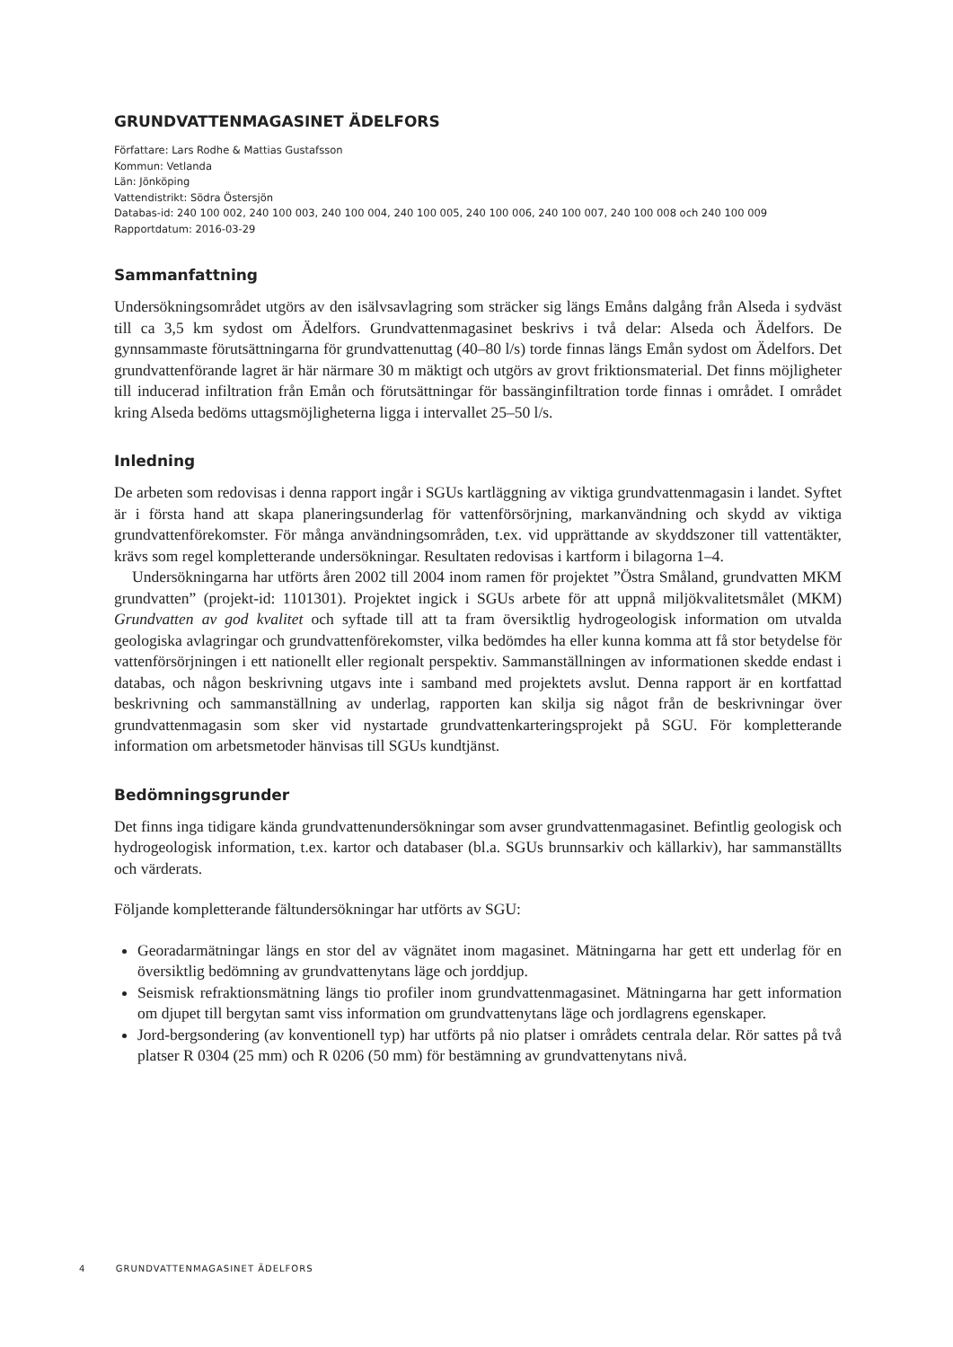GRUNDVATTENMAGASINET ÄDELFORS
Författare: Lars Rodhe & Mattias Gustafsson
Kommun: Vetlanda
Län: Jönköping
Vattendistrikt: Södra Östersjön
Databas-id: 240 100 002, 240 100 003, 240 100 004, 240 100 005, 240 100 006, 240 100 007, 240 100 008 och 240 100 009
Rapportdatum: 2016-03-29
Sammanfattning
Undersökningsområdet utgörs av den isälvsavlagring som sträcker sig längs Emåns dalgång från Alseda i sydväst till ca 3,5 km sydost om Ädelfors. Grundvattenmagasinet beskrivs i två delar: Alseda och Ädelfors. De gynnsammaste förutsättningarna för grundvattenuttag (40–80 l/s) torde finnas längs Emån sydost om Ädelfors. Det grundvattenförande lagret är här närmare 30 m mäktigt och utgörs av grovt friktionsmaterial. Det finns möjligheter till inducerad infiltration från Emån och förutsättningar för bassänginfiltration torde finnas i området. I området kring Alseda bedöms uttagsmöjligheterna ligga i intervallet 25–50 l/s.
Inledning
De arbeten som redovisas i denna rapport ingår i SGUs kartläggning av viktiga grundvattenmagasin i landet. Syftet är i första hand att skapa planeringsunderlag för vattenförsörjning, markanvändning och skydd av viktiga grundvattenförekomster. För många användningsområden, t.ex. vid upprättande av skyddszoner till vattentäkter, krävs som regel kompletterande undersökningar. Resultaten redovisas i kartform i bilagorna 1–4.
Undersökningarna har utförts åren 2002 till 2004 inom ramen för projektet ”Östra Småland, grundvatten MKM grundvatten” (projekt-id: 1101301). Projektet ingick i SGUs arbete för att uppnå miljökvalitetsmålet (MKM) Grundvatten av god kvalitet och syftade till att ta fram översiktlig hydrogeologisk information om utvalda geologiska avlagringar och grundvattenförekomster, vilka bedömdes ha eller kunna komma att få stor betydelse för vattenförsörjningen i ett nationellt eller regionalt perspektiv. Sammanställningen av informationen skedde endast i databas, och någon beskrivning utgavs inte i samband med projektets avslut. Denna rapport är en kortfattad beskrivning och sammanställning av underlag, rapporten kan skilja sig något från de beskrivningar över grundvattenmagasin som sker vid nystartade grundvattenkarteringsprojekt på SGU. För kompletterande information om arbetsmetoder hänvisas till SGUs kundtjänst.
Bedömningsgrunder
Det finns inga tidigare kända grundvattenundersökningar som avser grundvattenmagasinet. Befintlig geologisk och hydrogeologisk information, t.ex. kartor och databaser (bl.a. SGUs brunnsarkiv och källarkiv), har sammanställts och värderats.
Följande kompletterande fältundersökningar har utförts av SGU:
Georadarmätningar längs en stor del av vägnätet inom magasinet. Mätningarna har gett ett underlag för en översiktlig bedömning av grundvattenytans läge och jorddjup.
Seismisk refraktionsmätning längs tio profiler inom grundvattenmagasinet. Mätningarna har gett information om djupet till bergytan samt viss information om grundvattenytans läge och jordlagrens egenskaper.
Jord-bergsondering (av konventionell typ) har utförts på nio platser i områdets centrala delar. Rör sattes på två platser R 0304 (25 mm) och R 0206 (50 mm) för bestämning av grundvattenytans nivå.
4 GRUNDVATTENMAGASINET ÄDELFORS